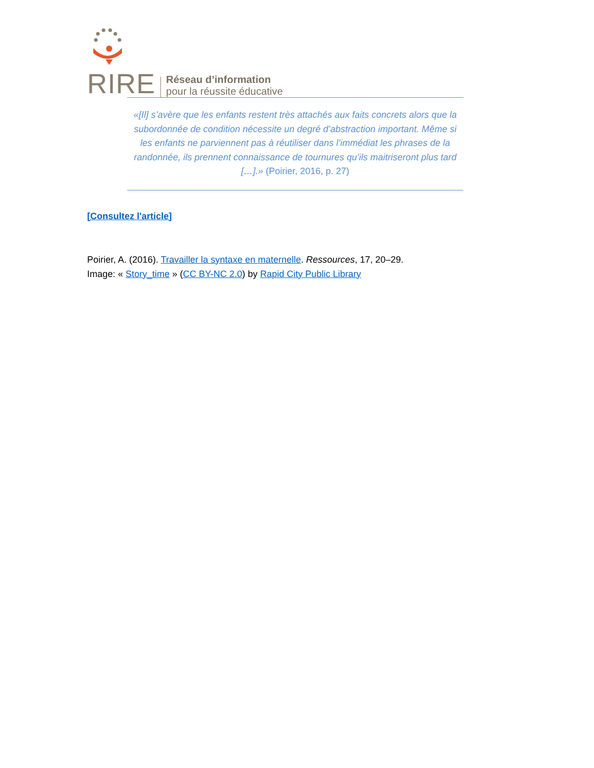RIRE
Réseau d’information
pour la réussite éducative
«[Il] s’avère que les enfants restent très attachés aux faits concrets alors que la subordonnée de condition nécessite un degré d’abstraction important. Même si les enfants ne parviennent pas à réutiliser dans l’immédiat les phrases de la randonnée, ils prennent connaissance de tournures qu’ils maitriseront plus tard […].» (Poirier, 2016, p. 27)
[Consultez l'article]
Poirier, A. (2016). Travailler la syntaxe en maternelle. Ressources, 17, 20–29.
Image: « Story_time » (CC BY-NC 2.0) by Rapid City Public Library